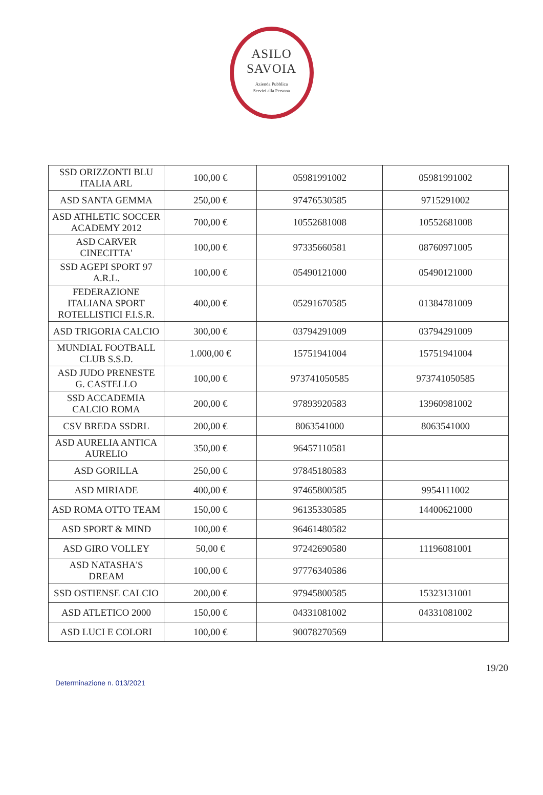ASILO
SAVOIA
Azienda Pubblica
Servizi alla Persona
| SSD ORIZZONTI BLU ITALIA ARL | 100,00 € | 05981991002 | 05981991002 |
| ASD SANTA GEMMA | 250,00 € | 97476530585 | 9715291002 |
| ASD ATHLETIC SOCCER ACADEMY 2012 | 700,00 € | 10552681008 | 10552681008 |
| ASD CARVER CINECITTA' | 100,00 € | 97335660581 | 08760971005 |
| SSD AGEPI SPORT 97 A.R.L. | 100,00 € | 05490121000 | 05490121000 |
| FEDERAZIONE ITALIANA SPORT ROTELLISTICI F.I.S.R. | 400,00 € | 05291670585 | 01384781009 |
| ASD TRIGORIA CALCIO | 300,00 € | 03794291009 | 03794291009 |
| MUNDIAL FOOTBALL CLUB S.S.D. | 1.000,00 € | 15751941004 | 15751941004 |
| ASD JUDO PRENESTE G. CASTELLO | 100,00 € | 973741050585 | 973741050585 |
| SSD ACCADEMIA CALCIO ROMA | 200,00 € | 97893920583 | 13960981002 |
| CSV BREDA SSDRL | 200,00 € | 8063541000 | 8063541000 |
| ASD AURELIA ANTICA AURELIO | 350,00 € | 96457110581 | |
| ASD GORILLA | 250,00 € | 97845180583 | |
| ASD MIRIADE | 400,00 € | 97465800585 | 9954111002 |
| ASD ROMA OTTO TEAM | 150,00 € | 96135330585 | 14400621000 |
| ASD SPORT & MIND | 100,00 € | 96461480582 | |
| ASD GIRO VOLLEY | 50,00 € | 97242690580 | 11196081001 |
| ASD NATASHA'S DREAM | 100,00 € | 97776340586 | |
| SSD OSTIENSE CALCIO | 200,00 € | 97945800585 | 15323131001 |
| ASD ATLETICO 2000 | 150,00 € | 04331081002 | 04331081002 |
| ASD LUCI E COLORI | 100,00 € | 90078270569 | |
19/20
Determinazione n. 013/2021